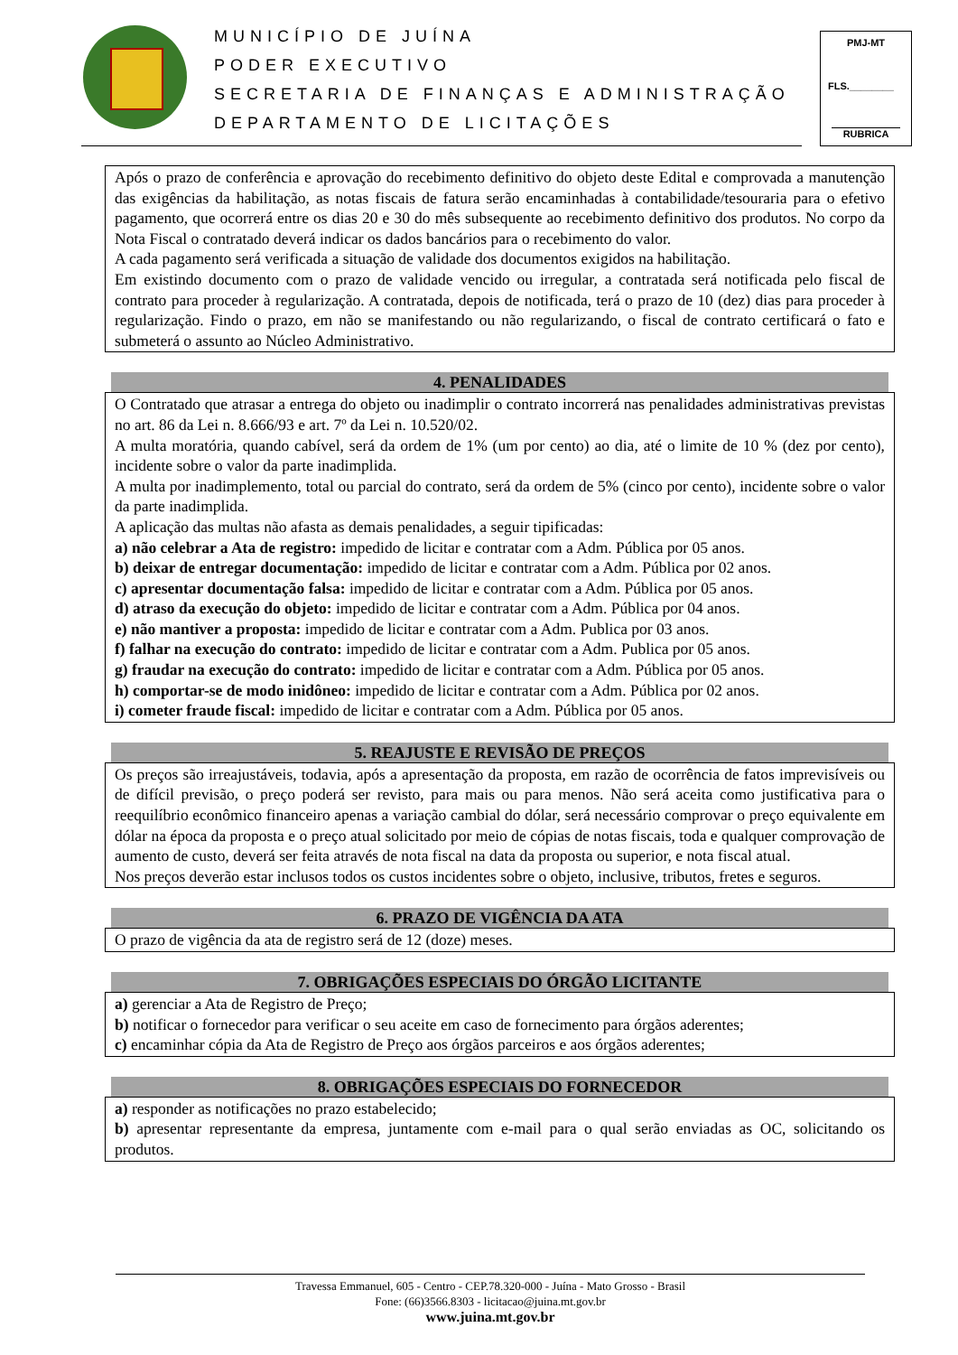MUNICÍPIO DE JUÍNA
PODER EXECUTIVO
SECRETARIA DE FINANÇAS E ADMINISTRAÇÃO
DEPARTAMENTO DE LICITAÇÕES
PMJ-MT
FLS.________
RUBRICA
Após o prazo de conferência e aprovação do recebimento definitivo do objeto deste Edital e comprovada a manutenção das exigências da habilitação, as notas fiscais de fatura serão encaminhadas à contabilidade/tesouraria para o efetivo pagamento, que ocorrerá entre os dias 20 e 30 do mês subsequente ao recebimento definitivo dos produtos. No corpo da Nota Fiscal o contratado deverá indicar os dados bancários para o recebimento do valor.
A cada pagamento será verificada a situação de validade dos documentos exigidos na habilitação.
Em existindo documento com o prazo de validade vencido ou irregular, a contratada será notificada pelo fiscal de contrato para proceder à regularização. A contratada, depois de notificada, terá o prazo de 10 (dez) dias para proceder à regularização. Findo o prazo, em não se manifestando ou não regularizando, o fiscal de contrato certificará o fato e submeterá o assunto ao Núcleo Administrativo.
4. PENALIDADES
O Contratado que atrasar a entrega do objeto ou inadimplir o contrato incorrerá nas penalidades administrativas previstas no art. 86 da Lei n. 8.666/93 e art. 7º da Lei n. 10.520/02.
A multa moratória, quando cabível, será da ordem de 1% (um por cento) ao dia, até o limite de 10 % (dez por cento), incidente sobre o valor da parte inadimplida.
A multa por inadimplemento, total ou parcial do contrato, será da ordem de 5% (cinco por cento), incidente sobre o valor da parte inadimplida.
A aplicação das multas não afasta as demais penalidades, a seguir tipificadas:
a) não celebrar a Ata de registro: impedido de licitar e contratar com a Adm. Pública por 05 anos.
b) deixar de entregar documentação: impedido de licitar e contratar com a Adm. Pública por 02 anos.
c) apresentar documentação falsa: impedido de licitar e contratar com a Adm. Pública por 05 anos.
d) atraso da execução do objeto: impedido de licitar e contratar com a Adm. Pública por 04 anos.
e) não mantiver a proposta: impedido de licitar e contratar com a Adm. Publica por 03 anos.
f) falhar na execução do contrato: impedido de licitar e contratar com a Adm. Publica por 05 anos.
g) fraudar na execução do contrato: impedido de licitar e contratar com a Adm. Pública por 05 anos.
h) comportar-se de modo inidôneo: impedido de licitar e contratar com a Adm. Pública por 02 anos.
i) cometer fraude fiscal: impedido de licitar e contratar com a Adm. Pública por 05 anos.
5. REAJUSTE E REVISÃO DE PREÇOS
Os preços são irreajustáveis, todavia, após a apresentação da proposta, em razão de ocorrência de fatos imprevisíveis ou de difícil previsão, o preço poderá ser revisto, para mais ou para menos. Não será aceita como justificativa para o reequilíbrio econômico financeiro apenas a variação cambial do dólar, será necessário comprovar o preço equivalente em dólar na época da proposta e o preço atual solicitado por meio de cópias de notas fiscais, toda e qualquer comprovação de aumento de custo, deverá ser feita através de nota fiscal na data da proposta ou superior, e nota fiscal atual.
Nos preços deverão estar inclusos todos os custos incidentes sobre o objeto, inclusive, tributos, fretes e seguros.
6. PRAZO DE VIGÊNCIA DA ATA
O prazo de vigência da ata de registro será de 12 (doze) meses.
7. OBRIGAÇÕES ESPECIAIS DO ÓRGÃO LICITANTE
a) gerenciar a Ata de Registro de Preço;
b) notificar o fornecedor para verificar o seu aceite em caso de fornecimento para órgãos aderentes;
c) encaminhar cópia da Ata de Registro de Preço aos órgãos parceiros e aos órgãos aderentes;
8. OBRIGAÇÕES ESPECIAIS DO FORNECEDOR
a) responder as notificações no prazo estabelecido;
b) apresentar representante da empresa, juntamente com e-mail para o qual serão enviadas as OC, solicitando os produtos.
Travessa Emmanuel, 605 - Centro - CEP.78.320-000 - Juína - Mato Grosso - Brasil
Fone: (66)3566.8303 - licitacao@juina.mt.gov.br
www.juina.mt.gov.br